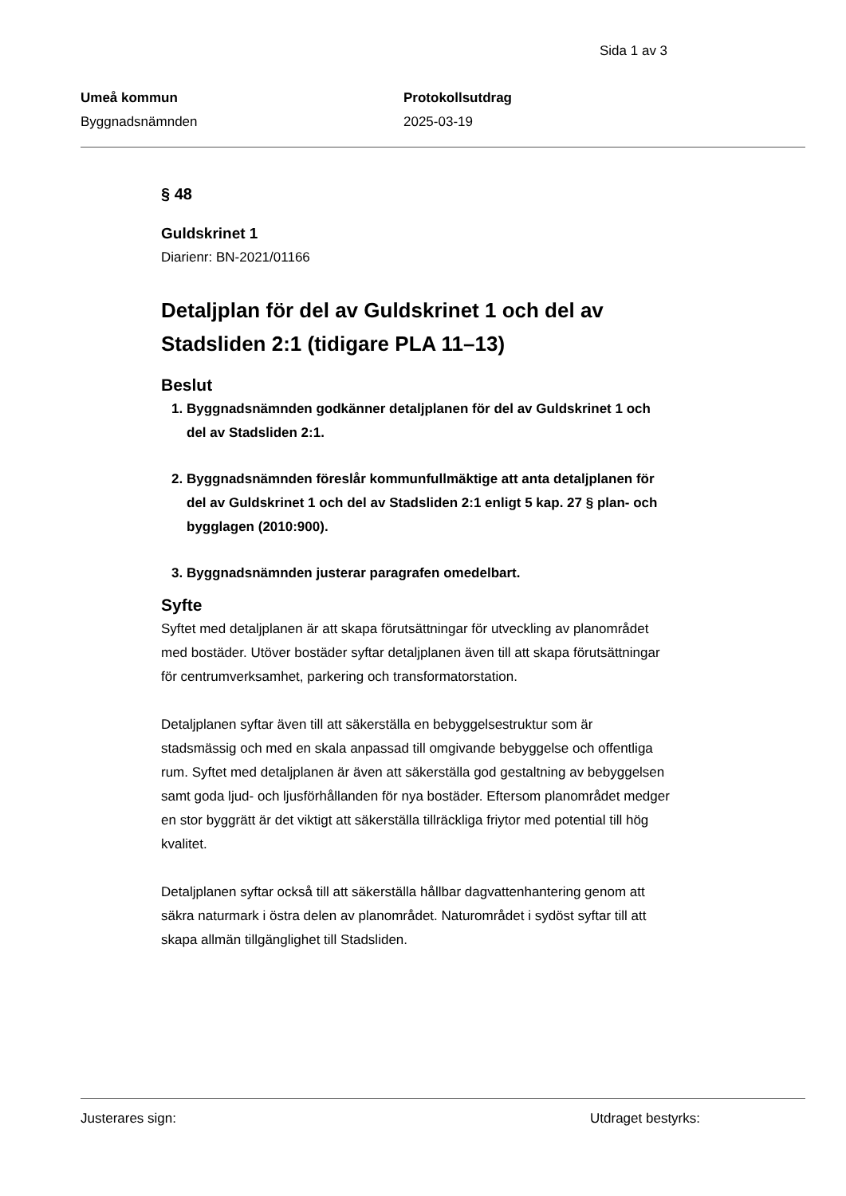Sida 1 av 3
Umeå kommun
Byggnadsnämnden
Protokollsutdrag
2025-03-19
§ 48
Guldskrinet 1
Diarienr: BN-2021/01166
Detaljplan för del av Guldskrinet 1 och del av Stadsliden 2:1 (tidigare PLA 11–13)
Beslut
1. Byggnadsnämnden godkänner detaljplanen för del av Guldskrinet 1 och del av Stadsliden 2:1.
2. Byggnadsnämnden föreslår kommunfullmäktige att anta detaljplanen för del av Guldskrinet 1 och del av Stadsliden 2:1 enligt 5 kap. 27 § plan- och bygglagen (2010:900).
3. Byggnadsnämnden justerar paragrafen omedelbart.
Syfte
Syftet med detaljplanen är att skapa förutsättningar för utveckling av planområdet med bostäder. Utöver bostäder syftar detaljplanen även till att skapa förutsättningar för centrumverksamhet, parkering och transformatorstation.
Detaljplanen syftar även till att säkerställa en bebyggelsestruktur som är stadsmässig och med en skala anpassad till omgivande bebyggelse och offentliga rum. Syftet med detaljplanen är även att säkerställa god gestaltning av bebyggelsen samt goda ljud- och ljusförhållanden för nya bostäder. Eftersom planområdet medger en stor byggrätt är det viktigt att säkerställa tillräckliga friytor med potential till hög kvalitet.
Detaljplanen syftar också till att säkerställa hållbar dagvattenhantering genom att säkra naturmark i östra delen av planområdet. Naturområdet i sydöst syftar till att skapa allmän tillgänglighet till Stadsliden.
Justerares sign: Utdraget bestyrks: